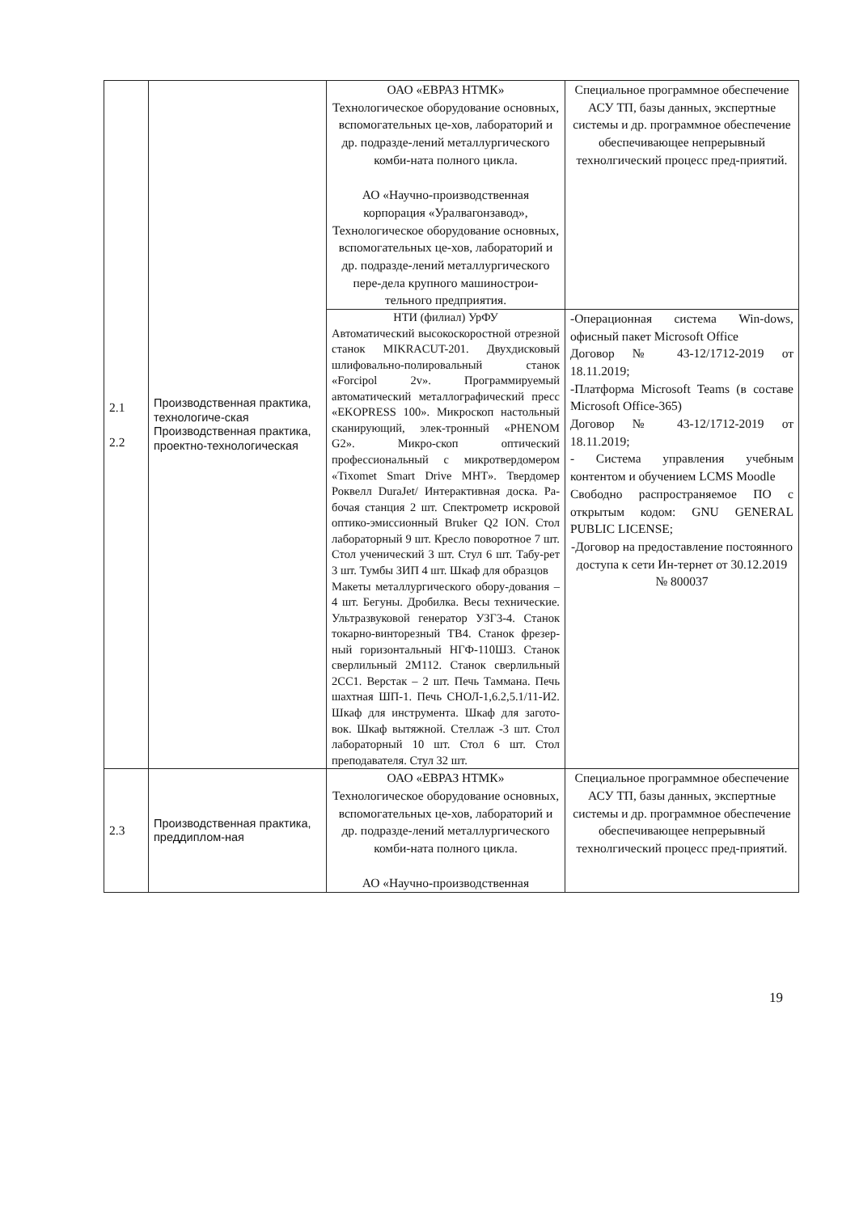| 2.1 2.2 | Производственная практика, технологиче-ская Производственная практика, проектно-технологическая | ОАО «ЕВРАЗ НТМК» Технологическое оборудование основных, вспомогательных це-хов, лабораторий и др. подразде-лений металлургического комби-ната полного цикла. АО «Научно-производственная корпорация «Уралвагонзавод», Технологическое оборудование основных, вспомогательных це-хов, лабораторий и др. подразде-лений металлургического пере-дела крупного машинострои-тельного предприятия. | Специальное программное обеспечение АСУ ТП, базы данных, экспертные системы и др. программное обеспечение обеспечивающее непрерывный технолгический процесс пред-приятий. |
| | | НТИ (филиал) УрФУ Автоматический высокоскоростной отрезной станок MIKRACUT-201. Двухдисковый шлифовально-полировальный станок «Forcipol 2v». Программируемый автоматический металлографический пресс «EKOPRESS 100». Микроскоп настольный сканирующий, элек-тронный «PHENOM G2». Микро-скоп оптический профессиональный с микротвердомером «Tixomet Smart Drive MHT». Твердомер Роквелл DuraJet/ Интерактивная доска. Ра-бочая станция 2 шт. Спектрометр искровой оптико-эмиссионный Bruker Q2 ION. Стол лабораторный 9 шт. Кресло поворотное 7 шт. Стол ученический 3 шт. Стул 6 шт. Табу-рет 3 шт. Тумбы ЗИП 4 шт. Шкаф для образцов Макеты металлургического обору-дования – 4 шт. Бегуны. Дробилка. Весы технические. Ультразвуковой генератор УЗГ3-4. Станок токарно-винторезный ТВ4. Станок фрезер-ный горизонтальный НГФ-110Ш3. Станок сверлильный 2М112. Станок сверлильный 2СС1. Верстак – 2 шт. Печь Таммана. Печь шахтная ШП-1. Печь СНОЛ-1,6.2,5.1/11-И2. Шкаф для инструмента. Шкаф для загото-вок. Шкаф вытяжной. Стеллаж -3 шт. Стол лабораторный 10 шт. Стол 6 шт. Стол преподавателя. Стул 32 шт. | -Операционная система Win-dows, офисный пакет Microsoft Office Договор № 43-12/1712-2019 от 18.11.2019; -Платформа Microsoft Teams (в составе Microsoft Office-365) Договор № 43-12/1712-2019 от 18.11.2019; - Система управления учебным контентом и обучением LCMS Moodle Свободно распространяемое ПО с открытым кодом: GNU GENERAL PUBLIC LICENSE; -Договор на предоставление постоянного доступа к сети Ин-тернет от 30.12.2019 № 800037 |
| 2.3 | Производственная практика, преддиплом-ная | ОАО «ЕВРАЗ НТМК» Технологическое оборудование основных, вспомогательных це-хов, лабораторий и др. подразде-лений металлургического комби-ната полного цикла. АО «Научно-производственная | Специальное программное обеспечение АСУ ТП, базы данных, экспертные системы и др. программное обеспечение обеспечивающее непрерывный технолгический процесс пред-приятий. |
19